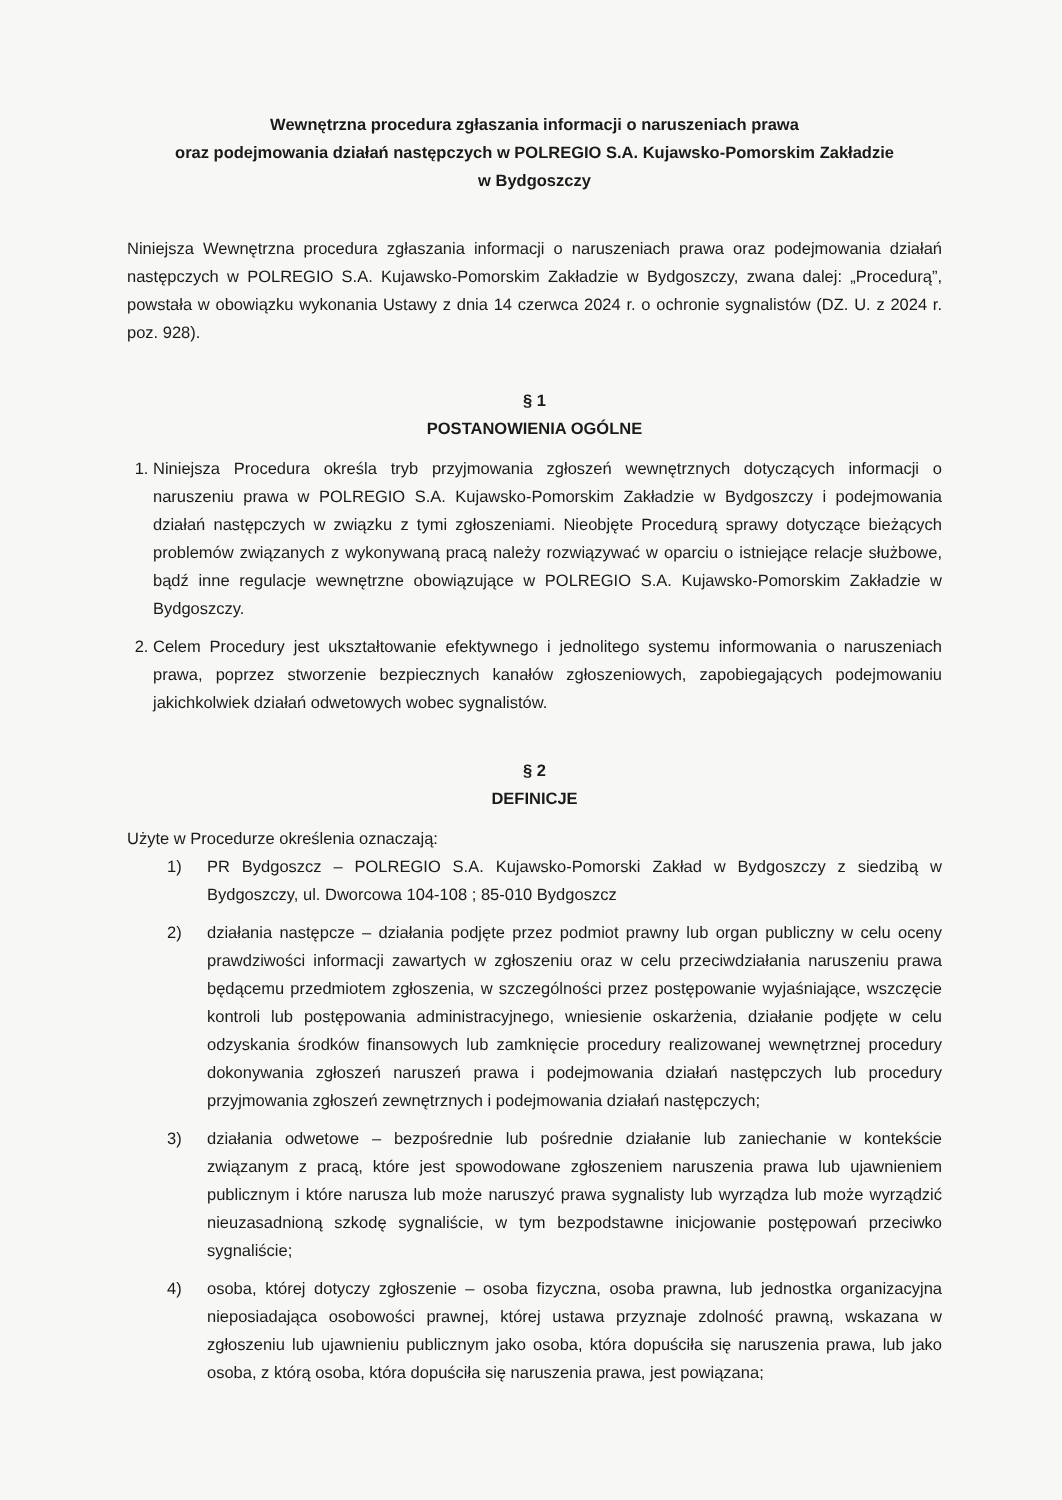Wewnętrzna procedura zgłaszania informacji o naruszeniach prawa
oraz podejmowania działań następczych w POLREGIO S.A. Kujawsko-Pomorskim Zakładzie
w Bydgoszczy
Niniejsza Wewnętrzna procedura zgłaszania informacji o naruszeniach prawa oraz podejmowania działań następczych w POLREGIO S.A. Kujawsko-Pomorskim Zakładzie w Bydgoszczy, zwana dalej: „Procedurą”, powstała w obowiązku wykonania Ustawy z dnia 14 czerwca 2024 r. o ochronie sygnalistów (DZ. U. z 2024 r. poz. 928).
§ 1
POSTANOWIENIA OGÓLNE
1. Niniejsza Procedura określa tryb przyjmowania zgłoszeń wewnętrznych dotyczących informacji o naruszeniu prawa w POLREGIO S.A. Kujawsko-Pomorskim Zakładzie w Bydgoszczy i podejmowania działań następczych w związku z tymi zgłoszeniami. Nieobjęte Procedurą sprawy dotyczące bieżących problemów związanych z wykonywaną pracą należy rozwiązywać w oparciu o istniejące relacje służbowe, bądź inne regulacje wewnętrzne obowiązujące w POLREGIO S.A. Kujawsko-Pomorskim Zakładzie w Bydgoszczy.
2. Celem Procedury jest ukształtowanie efektywnego i jednolitego systemu informowania o naruszeniach prawa, poprzez stworzenie bezpiecznych kanałów zgłoszeniowych, zapobiegających podejmowaniu jakichkolwiek działań odwetowych wobec sygnalistów.
§ 2
DEFINICJE
Użyte w Procedurze określenia oznaczają:
1) PR Bydgoszcz – POLREGIO S.A. Kujawsko-Pomorski Zakład w Bydgoszczy z siedzibą w Bydgoszczy, ul. Dworcowa 104-108 ; 85-010 Bydgoszcz
2) działania następcze – działania podjęte przez podmiot prawny lub organ publiczny w celu oceny prawdziwości informacji zawartych w zgłoszeniu oraz w celu przeciwdziałania naruszeniu prawa będącemu przedmiotem zgłoszenia, w szczególności przez postępowanie wyjaśniające, wszczęcie kontroli lub postępowania administracyjnego, wniesienie oskarżenia, działanie podjęte w celu odzyskania środków finansowych lub zamknięcie procedury realizowanej wewnętrznej procedury dokonywania zgłoszeń naruszeń prawa i podejmowania działań następczych lub procedury przyjmowania zgłoszeń zewnętrznych i podejmowania działań następczych;
3) działania odwetowe – bezpośrednie lub pośrednie działanie lub zaniechanie w kontekście związanym z pracą, które jest spowodowane zgłoszeniem naruszenia prawa lub ujawnieniem publicznym i które narusza lub może naruszyć prawa sygnalisty lub wyrządza lub może wyrządzić nieuzasadnioną szkodę sygnaliście, w tym bezpodstawne inicjowanie postępowań przeciwko sygnaliście;
4) osoba, której dotyczy zgłoszenie – osoba fizyczna, osoba prawna, lub jednostka organizacyjna nieposiadająca osobowości prawnej, której ustawa przyznaje zdolność prawną, wskazana w zgłoszeniu lub ujawnieniu publicznym jako osoba, która dopuściła się naruszenia prawa, lub jako osoba, z którą osoba, która dopuściła się naruszenia prawa, jest powiązana;